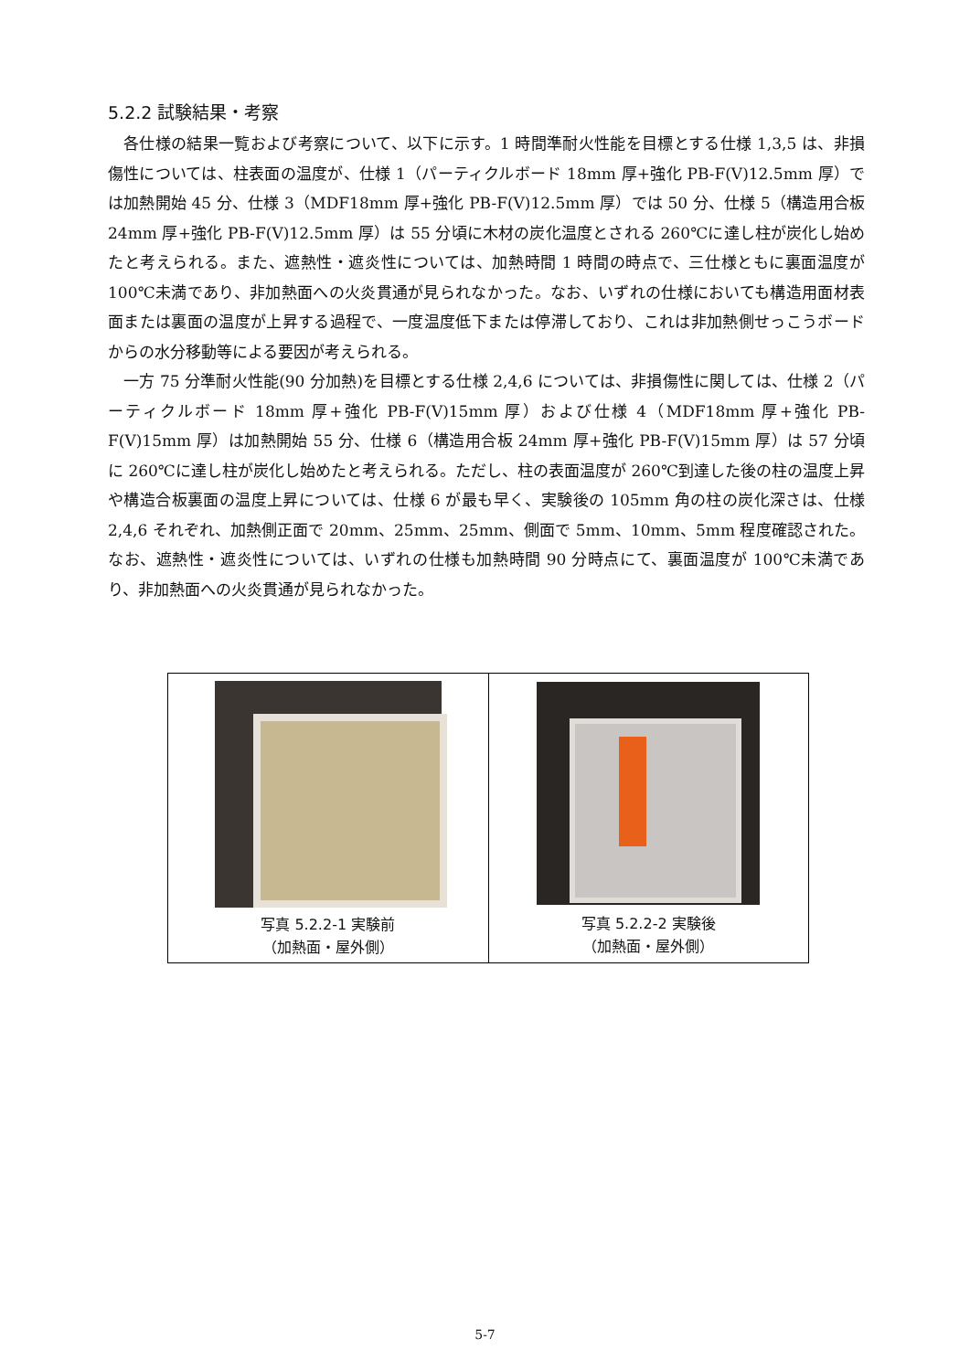5.2.2 試験結果・考察
各仕様の結果一覧および考察について、以下に示す。1 時間準耐火性能を目標とする仕様 1,3,5 は、非損傷性については、柱表面の温度が、仕様 1（パーティクルボード 18mm 厚+強化 PB-F(V)12.5mm 厚）では加熱開始 45 分、仕様 3（MDF18mm 厚+強化 PB-F(V)12.5mm 厚）では 50 分、仕様 5（構造用合板 24mm 厚+強化 PB-F(V)12.5mm 厚）は 55 分頃に木材の炭化温度とされる 260℃に達し柱が炭化し始めたと考えられる。また、遮熱性・遮炎性については、加熱時間 1 時間の時点で、三仕様ともに裏面温度が 100℃未満であり、非加熱面への火炎貫通が見られなかった。なお、いずれの仕様においても構造用面材表面または裏面の温度が上昇する過程で、一度温度低下または停滞しており、これは非加熱側せっこうボードからの水分移動等による要因が考えられる。
一方 75 分準耐火性能(90 分加熱)を目標とする仕様 2,4,6 については、非損傷性に関しては、仕様 2（パーティクルボード 18mm 厚+強化 PB-F(V)15mm 厚）および仕様 4（MDF18mm 厚+強化 PB-F(V)15mm 厚）は加熱開始 55 分、仕様 6（構造用合板 24mm 厚+強化 PB-F(V)15mm 厚）は 57 分頃に 260℃に達し柱が炭化し始めたと考えられる。ただし、柱の表面温度が 260℃到達した後の柱の温度上昇や構造合板裏面の温度上昇については、仕様 6 が最も早く、実験後の 105mm 角の柱の炭化深さは、仕様 2,4,6 それぞれ、加熱側正面で 20mm、25mm、25mm、側面で 5mm、10mm、5mm 程度確認された。なお、遮熱性・遮炎性については、いずれの仕様も加熱時間 90 分時点にて、裏面温度が 100℃未満であり、非加熱面への火炎貫通が見られなかった。
| 写真 5.2.2-1 実験前 （加熱面・屋外側） | 写真 5.2.2-2 実験後 （加熱面・屋外側） |
5-7